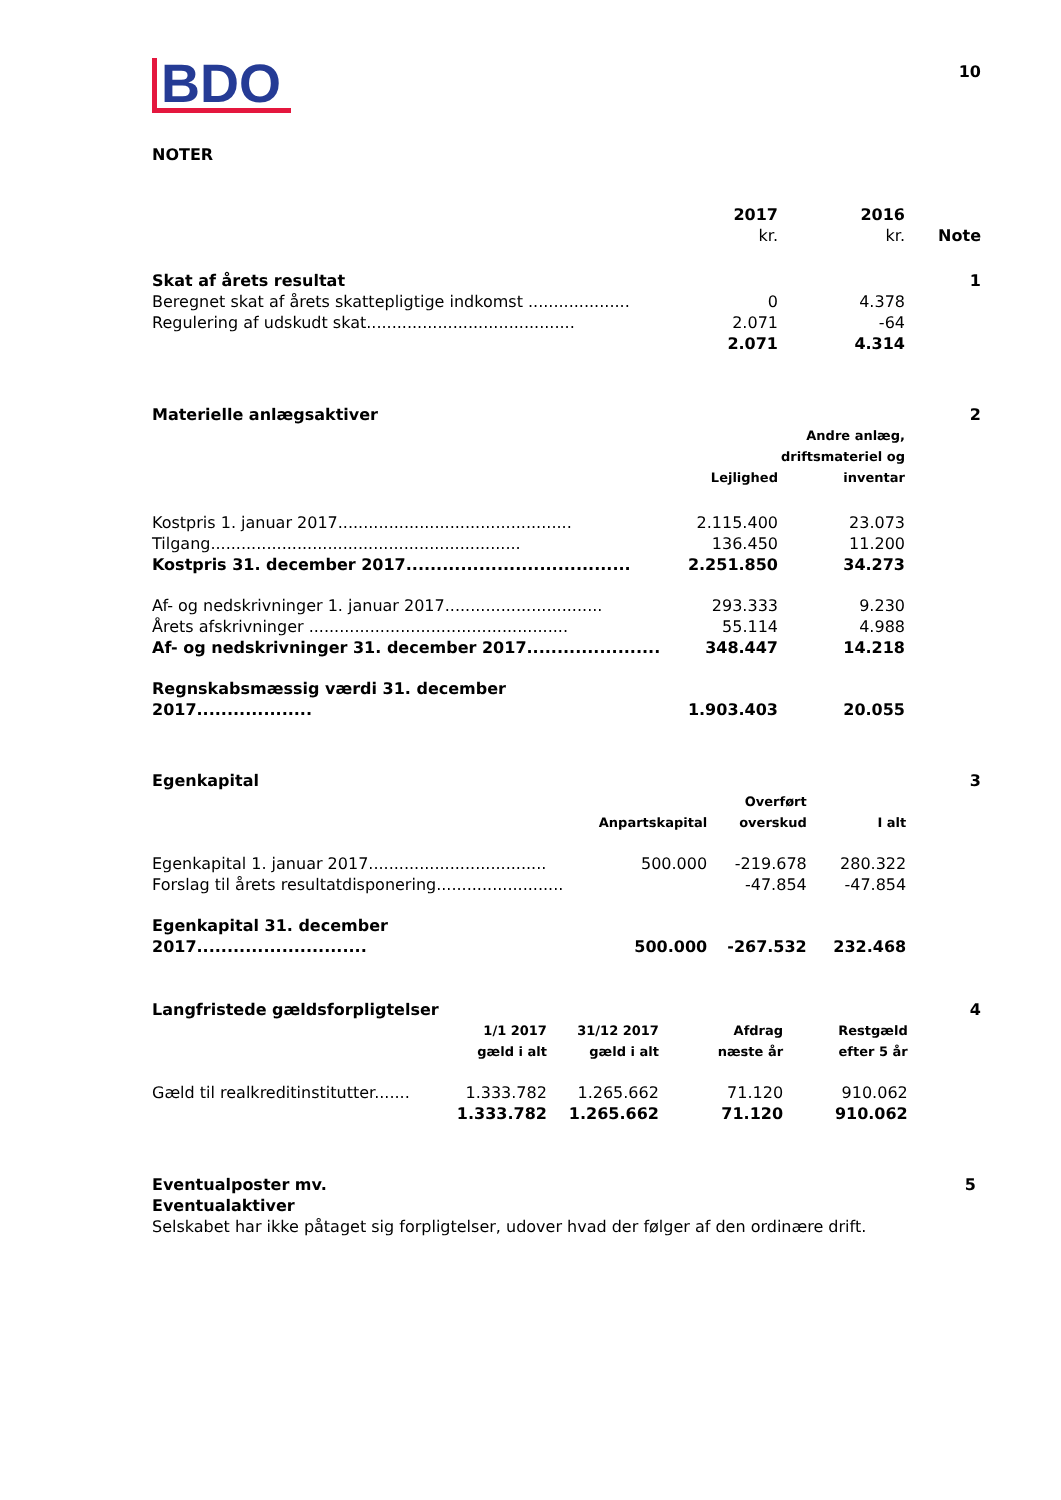BDO
10
NOTER
| | 2017 kr. | 2016 kr. | Note |
| Skat af årets resultat | | | 1 |
| Beregnet skat af årets skattepligtige indkomst .................... | 0 | 4.378 | |
| Regulering af udskudt skat......................................... | 2.071 | -64 | |
| | 2.071 | 4.314 | |
| Materielle anlægsaktiver | | | 2 |
| | Lejlighed | Andre anlæg, driftsmateriel og inventar | |
| Kostpris 1. januar 2017.............................................. | 2.115.400 | 23.073 | |
| Tilgang............................................................. | 136.450 | 11.200 | |
| Kostpris 31. december 2017..................................... | 2.251.850 | 34.273 | |
| Af- og nedskrivninger 1. januar 2017............................... | 293.333 | 9.230 | |
| Årets afskrivninger ................................................... | 55.114 | 4.988 | |
| Af- og nedskrivninger 31. december 2017...................... | 348.447 | 14.218 | |
| Regnskabsmæssig værdi 31. december 2017................... | 1.903.403 | 20.055 | |
| Egenkapital | | | | 3 |
| | Anpartskapital | Overført overskud | I alt | |
| Egenkapital 1. januar 2017................................... | 500.000 | -219.678 | 280.322 | |
| Forslag til årets resultatdisponering......................... | | -47.854 | -47.854 | |
| Egenkapital 31. december 2017............................ | 500.000 | -267.532 | 232.468 | |
| Langfristede gældsforpligtelser | | | | | 4 |
| | 1/1 2017 gæld i alt | 31/12 2017 gæld i alt | Afdrag næste år | Restgæld efter 5 år | |
| Gæld til realkreditinstitutter....... | 1.333.782 | 1.265.662 | 71.120 | 910.062 | |
| | 1.333.782 | 1.265.662 | 71.120 | 910.062 | |
Eventualposter mv. 5
Eventualaktiver
Selskabet har ikke påtaget sig forpligtelser, udover hvad der følger af den ordinære drift.